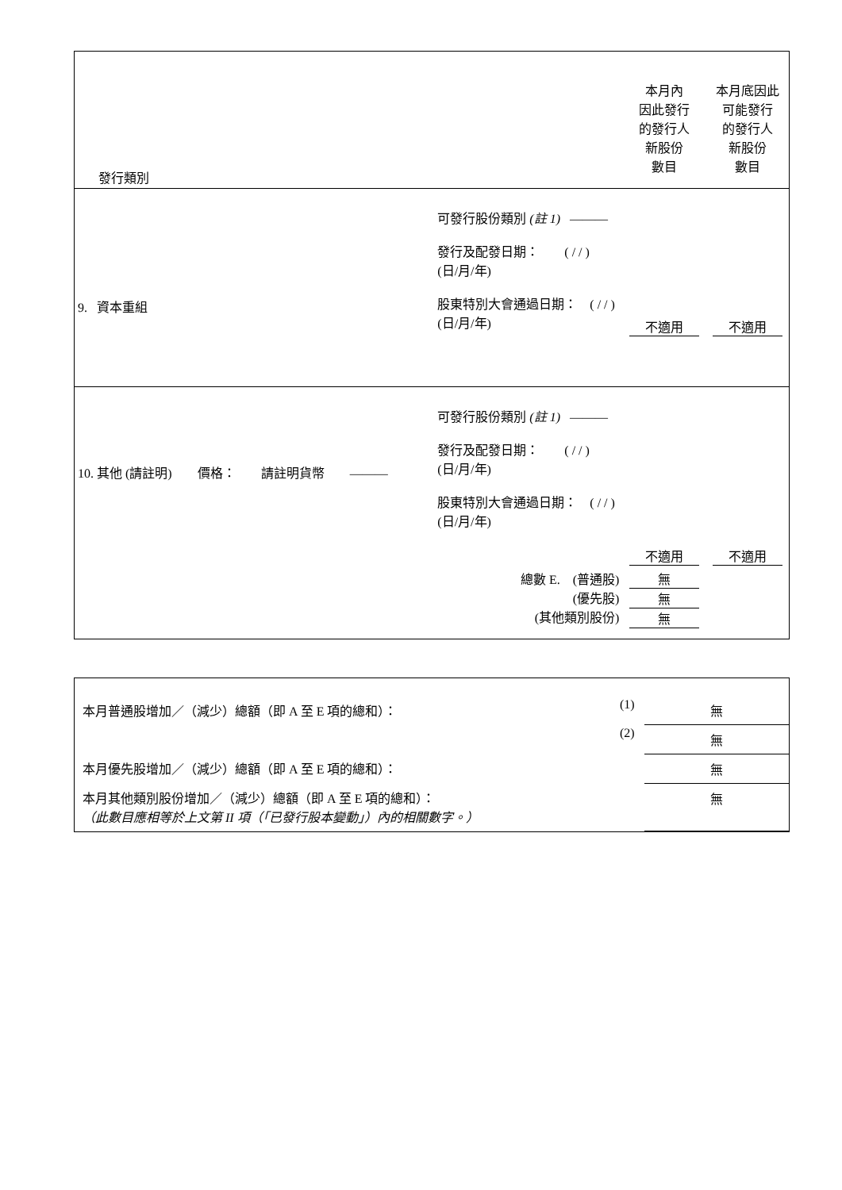| 發行類別 | | 本月內 因此發行 的發行人 新股份 數目 | 本月底因此 可能發行 的發行人 新股份 數目 |
| 9. 資本重組 | 可發行股份類別 (註 1) ——— 發行及配發日期： ( / / ) (日/月/年) 股東特別大會通過日期： ( / / ) (日/月/年) | 不適用 | 不適用 |
| 10. 其他 (請註明) 價格： 請註明貨幣 ——— | 可發行股份類別 (註 1) ——— 發行及配發日期： ( / / ) (日/月/年) 股東特別大會通過日期： ( / / ) (日/月/年) | 不適用 | 不適用 |
| 總數 E. (普通股) (優先股) (其他類別股份) | | 無 無 無 | |
| 本月普通股增加／（減少）總額（即 A 至 E 項的總和）： | (1) | 無 |
| | (2) | 無 |
| 本月優先股增加／（減少）總額（即 A 至 E 項的總和）： | | 無 |
| 本月其他類別股份增加／（減少）總額（即 A 至 E 項的總和）： （此數目應相等於上文第 II 項（「已發行股本變動」）內的相關數字。） | | 無 |